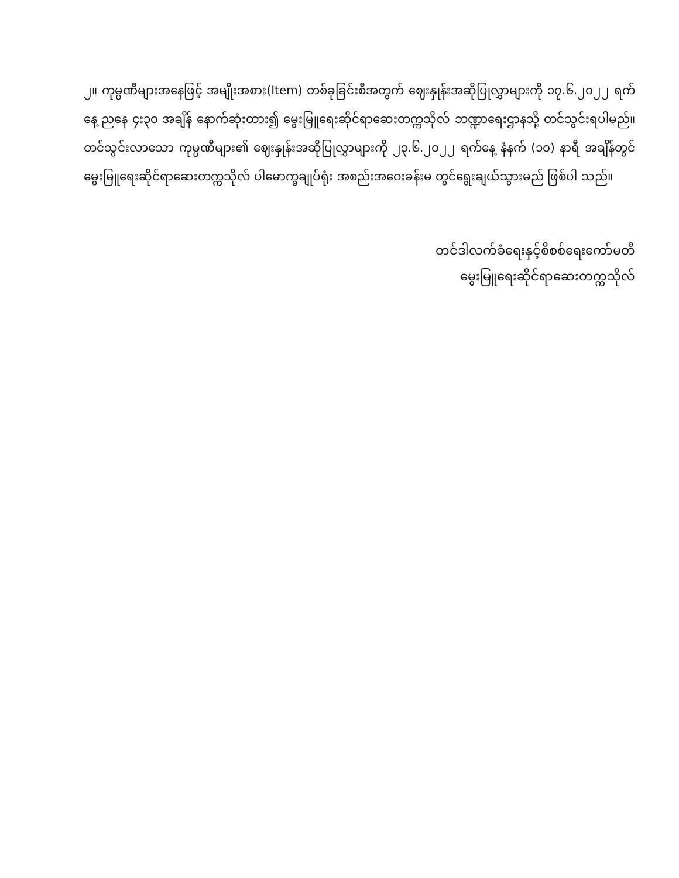၂။ ကုမ္ပဏီများအနေဖြင့် အမျိုးအစား(Item) တစ်ခုခြင်းစီအတွက် ဈေးနှုန်းအဆိုပြုလွှာများကို ၁၇.၆.၂၀၂၂ ရက်နေ့ ညနေ ၄း၃၀ အချိန် နောက်ဆုံးထား၍ မွေးမြူရေးဆိုင်ရာဆေးတက္ကသိုလ် ဘဏ္ဍာရေးဌာနသို့ တင်သွင်းရပါမည်။ တင်သွင်းလာသော ကုမ္ပဏီများ၏ ဈေးနှုန်းအဆိုပြုလွှာများကို ၂၃.၆.၂၀၂၂ ရက်နေ့ နံနက် (၁၀) နာရီ အချိန်တွင် မွေးမြူရေးဆိုင်ရာဆေးတက္ကသိုလ် ပါမောက္ခချုပ်ရုံး အစည်းအဝေးခန်းမ တွင်ရွေးချယ်သွားမည် ဖြစ်ပါ သည်။
တင်ဒါလက်ခံရေးနှင့်စိစစ်ရေးကော်မတီ
မွေးမြူရေးဆိုင်ရာဆေးတက္ကသိုလ်